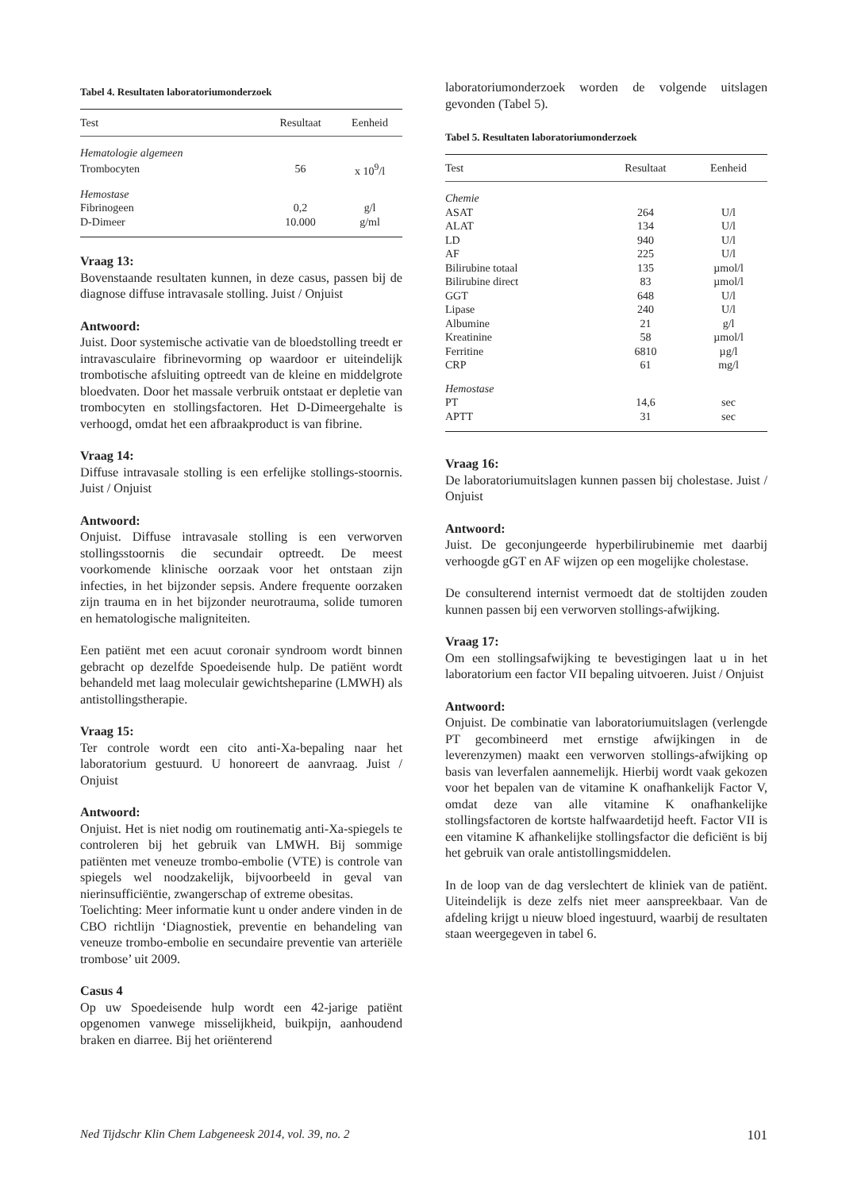Tabel 4. Resultaten laboratoriumonderzoek
| Test | Resultaat | Eenheid |
| --- | --- | --- |
| Hematologie algemeen | | |
| Trombocyten | 56 | x 10<sup>9</sup>/l |
| Hemostase | | |
| Fibrinogeen | 0,2 | g/l |
| D-Dimeer | 10.000 | g/ml |
Vraag 13:
Bovenstaande resultaten kunnen, in deze casus, passen bij de diagnose diffuse intravasale stolling. Juist / Onjuist
Antwoord:
Juist. Door systemische activatie van de bloedstolling treedt er intravasculaire fibrinevorming op waardoor er uiteindelijk trombotische afsluiting optreedt van de kleine en middelgrote bloedvaten. Door het massale verbruik ontstaat er depletie van trombocyten en stollingsfactoren. Het D-Dimeergehalte is verhoogd, omdat het een afbraakproduct is van fibrine.
Vraag 14:
Diffuse intravasale stolling is een erfelijke stollings-stoornis. Juist / Onjuist
Antwoord:
Onjuist. Diffuse intravasale stolling is een verworven stollingsstoornis die secundair optreedt. De meest voorkomende klinische oorzaak voor het ontstaan zijn infecties, in het bijzonder sepsis. Andere frequente oorzaken zijn trauma en in het bijzonder neurotrauma, solide tumoren en hematologische maligniteiten.
Een patiënt met een acuut coronair syndroom wordt binnen gebracht op dezelfde Spoedeisende hulp. De patiënt wordt behandeld met laag moleculair gewichtsheparine (LMWH) als antistollingstherapie.
Vraag 15:
Ter controle wordt een cito anti-Xa-bepaling naar het laboratorium gestuurd. U honoreert de aanvraag. Juist / Onjuist
Antwoord:
Onjuist. Het is niet nodig om routinematig anti-Xa-spiegels te controleren bij het gebruik van LMWH. Bij sommige patiënten met veneuze trombo-embolie (VTE) is controle van spiegels wel noodzakelijk, bijvoorbeeld in geval van nierinsufficiëntie, zwangerschap of extreme obesitas.
Toelichting: Meer informatie kunt u onder andere vinden in de CBO richtlijn ‘Diagnostiek, preventie en behandeling van veneuze trombo-embolie en secundaire preventie van arteriële trombose’ uit 2009.
Casus 4
Op uw Spoedeisende hulp wordt een 42-jarige patiënt opgenomen vanwege misselijkheid, buikpijn, aanhoudend braken en diarree. Bij het oriënterend
laboratoriumonderzoek worden de volgende uitslagen gevonden (Tabel 5).
Tabel 5. Resultaten laboratoriumonderzoek
| Test | Resultaat | Eenheid |
| --- | --- | --- |
| Chemie | | |
| ASAT | 264 | U/l |
| ALAT | 134 | U/l |
| LD | 940 | U/l |
| AF | 225 | U/l |
| Bilirubine totaal | 135 | µmol/l |
| Bilirubine direct | 83 | µmol/l |
| GGT | 648 | U/l |
| Lipase | 240 | U/l |
| Albumine | 21 | g/l |
| Kreatinine | 58 | µmol/l |
| Ferritine | 6810 | µg/l |
| CRP | 61 | mg/l |
| Hemostase | | |
| PT | 14,6 | sec |
| APTT | 31 | sec |
Vraag 16:
De laboratoriumuitslagen kunnen passen bij cholestase. Juist / Onjuist
Antwoord:
Juist. De geconjungeerde hyperbilirubinemie met daarbij verhoogde gGT en AF wijzen op een mogelijke cholestase.
De consulterend internist vermoedt dat de stoltijden zouden kunnen passen bij een verworven stollings-afwijking.
Vraag 17:
Om een stollingsafwijking te bevestigingen laat u in het laboratorium een factor VII bepaling uitvoeren. Juist / Onjuist
Antwoord:
Onjuist. De combinatie van laboratoriumuitslagen (verlengde PT gecombineerd met ernstige afwijkingen in de leverenzymen) maakt een verworven stollings-afwijking op basis van leverfalen aannemelijk. Hierbij wordt vaak gekozen voor het bepalen van de vitamine K onafhankelijk Factor V, omdat deze van alle vitamine K onafhankelijke stollingsfactoren de kortste halfwaardetijd heeft. Factor VII is een vitamine K afhankelijke stollingsfactor die deficiënt is bij het gebruik van orale antistollingsmiddelen.
In de loop van de dag verslechtert de kliniek van de patiënt. Uiteindelijk is deze zelfs niet meer aanspreekbaar. Van de afdeling krijgt u nieuw bloed ingestuurd, waarbij de resultaten staan weergegeven in tabel 6.
Ned Tijdschr Klin Chem Labgeneesk 2014, vol. 39, no. 2 101